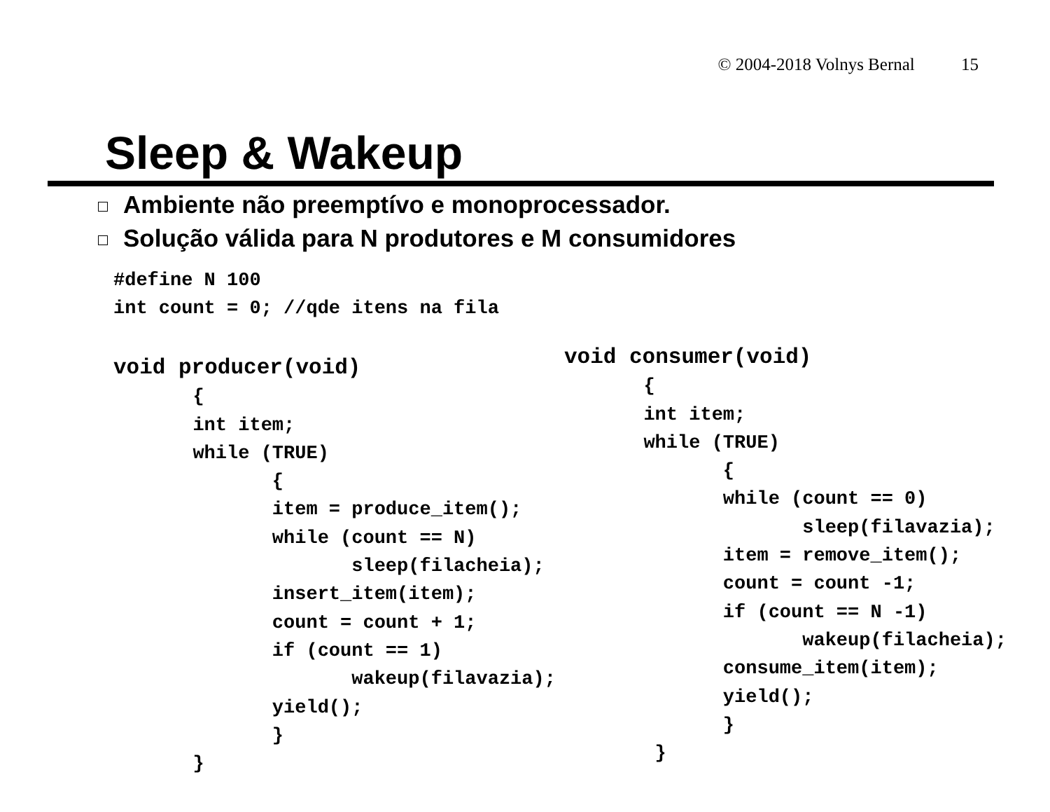© 2004-2018 Volnys Bernal 15
Sleep & Wakeup
Ambiente não preemptívo e monoprocessador.
Solução válida para N produtores e M consumidores
#define N 100
int count = 0; //qde itens na fila
void producer(void)
       {
       int item;
       while (TRUE)
              {
              item = produce_item();
              while (count == N)
                     sleep(filacheia);
              insert_item(item);
              count = count + 1;
              if (count == 1)
                     wakeup(filavazia);
              yield();
              }
       }
void consumer(void)
       {
       int item;
       while (TRUE)
              {
              while (count == 0)
                     sleep(filavazia);
              item = remove_item();
              count = count -1;
              if (count == N -1)
                     wakeup(filacheia);
              consume_item(item);
              yield();
              }
        }